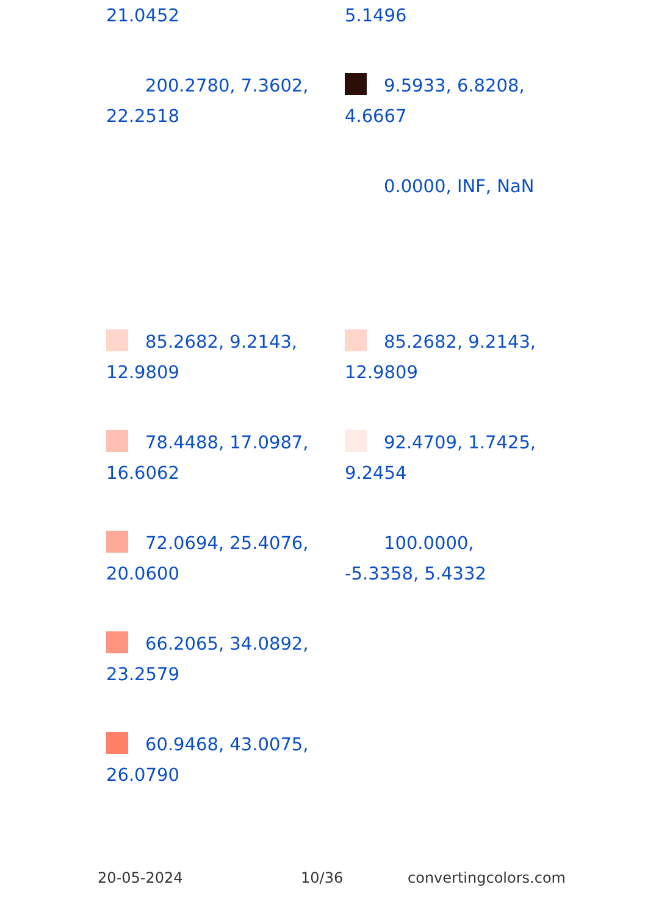21.0452 5.1496
200.2780, 7.3602, 22.2518
9.5933, 6.8208, 4.6667
0.0000, INF, NaN
85.2682, 9.2143, 12.9809
85.2682, 9.2143, 12.9809
78.4488, 17.0987, 16.6062
92.4709, 1.7425, 9.2454
72.0694, 25.4076, 20.0600
100.0000, -5.3358, 5.4332
66.2065, 34.0892, 23.2579
60.9468, 43.0075, 26.0790
20-05-2024 10/36 convertingcolors.com